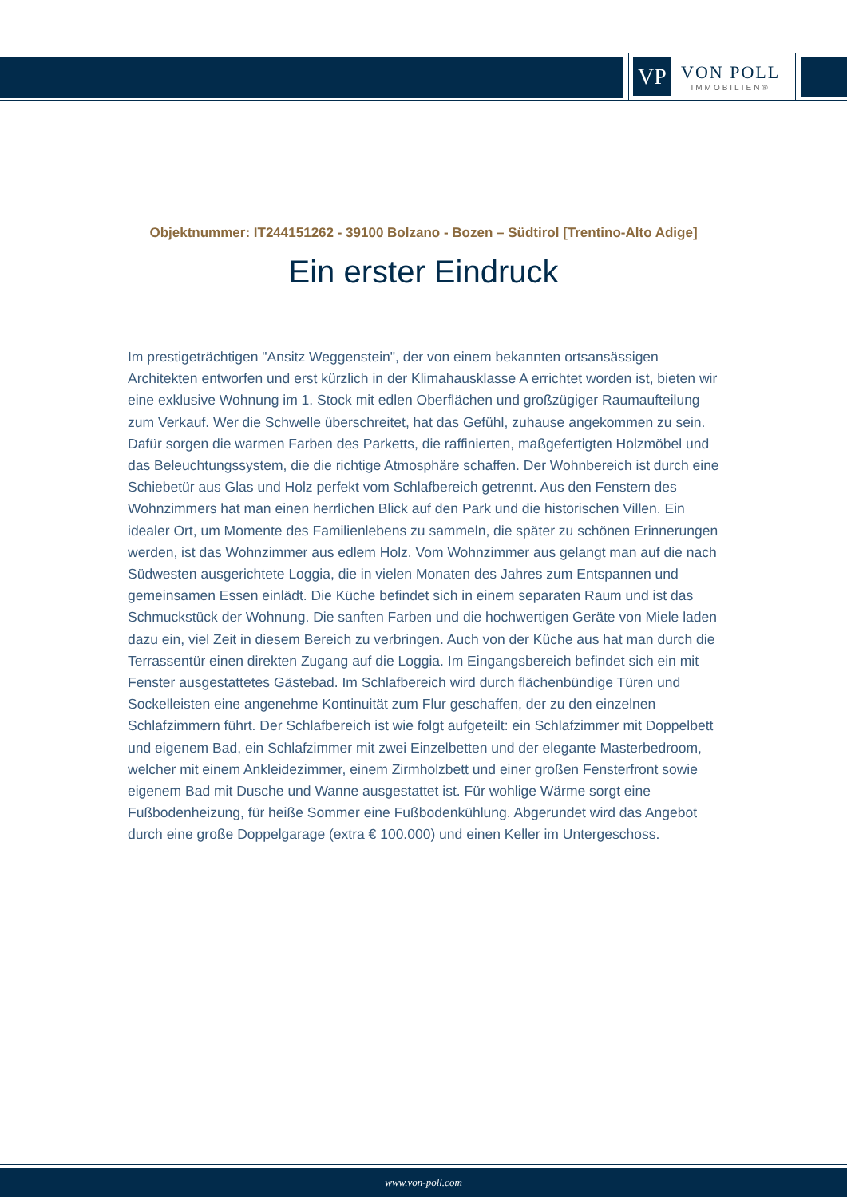VP
VON POLL
IMMOBILIEN®
Objektnummer: IT244151262 - 39100 Bolzano - Bozen – Südtirol [Trentino-Alto Adige]
Ein erster Eindruck
Im prestigeträchtigen "Ansitz Weggenstein", der von einem bekannten ortsansässigen Architekten entworfen und erst kürzlich in der Klimahausklasse A errichtet worden ist, bieten wir eine exklusive Wohnung im 1. Stock mit edlen Oberflächen und großzügiger Raumaufteilung zum Verkauf. Wer die Schwelle überschreitet, hat das Gefühl, zuhause angekommen zu sein. Dafür sorgen die warmen Farben des Parketts, die raffinierten, maßgefertigten Holzmöbel und das Beleuchtungssystem, die die richtige Atmosphäre schaffen. Der Wohnbereich ist durch eine Schiebetür aus Glas und Holz perfekt vom Schlafbereich getrennt. Aus den Fenstern des Wohnzimmers hat man einen herrlichen Blick auf den Park und die historischen Villen. Ein idealer Ort, um Momente des Familienlebens zu sammeln, die später zu schönen Erinnerungen werden, ist das Wohnzimmer aus edlem Holz. Vom Wohnzimmer aus gelangt man auf die nach Südwesten ausgerichtete Loggia, die in vielen Monaten des Jahres zum Entspannen und gemeinsamen Essen einlädt. Die Küche befindet sich in einem separaten Raum und ist das Schmuckstück der Wohnung. Die sanften Farben und die hochwertigen Geräte von Miele laden dazu ein, viel Zeit in diesem Bereich zu verbringen. Auch von der Küche aus hat man durch die Terrassentür einen direkten Zugang auf die Loggia. Im Eingangsbereich befindet sich ein mit Fenster ausgestattetes Gästebad. Im Schlafbereich wird durch flächenbündige Türen und Sockelleisten eine angenehme Kontinuität zum Flur geschaffen, der zu den einzelnen Schlafzimmern führt. Der Schlafbereich ist wie folgt aufgeteilt: ein Schlafzimmer mit Doppelbett und eigenem Bad, ein Schlafzimmer mit zwei Einzelbetten und der elegante Masterbedroom, welcher mit einem Ankleidezimmer, einem Zirmholzbett und einer großen Fensterfront sowie eigenem Bad mit Dusche und Wanne ausgestattet ist. Für wohlige Wärme sorgt eine Fußbodenheizung, für heiße Sommer eine Fußbodenkühlung. Abgerundet wird das Angebot durch eine große Doppelgarage (extra € 100.000) und einen Keller im Untergeschoss.
www.von-poll.com